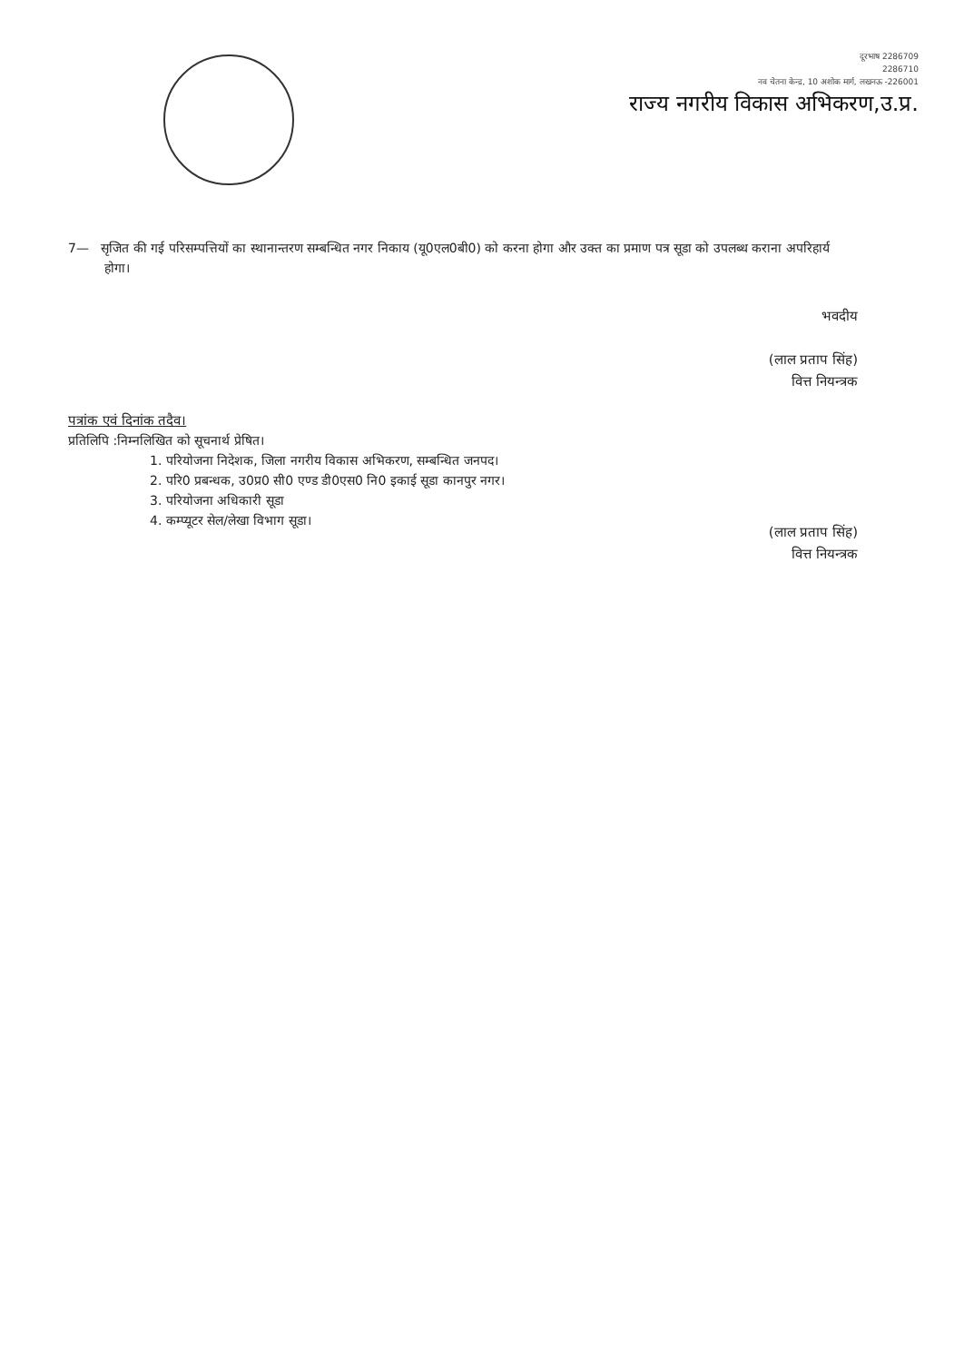दूरभाष 2286709
2286710
नव चेतना केन्द्र, 10 अशोक मार्ग, लखनऊ -226001
राज्य नगरीय विकास अभिकरण,उ.प्र.
7— सृजित की गई परिसम्पत्तियों का स्थानान्तरण सम्बन्धित नगर निकाय (यू0एल0बी0) को करना होगा और उक्त का प्रमाण पत्र सूडा को उपलब्ध कराना अपरिहार्य होगा।
भवदीय
(लाल प्रताप सिंह)
वित्त नियन्त्रक
पत्रांक एवं दिनांक तदैव।
प्रतिलिपि :निम्नलिखित को सूचनार्थ प्रेषित।
1. परियोजना निदेशक, जिला नगरीय विकास अभिकरण, सम्बन्धित जनपद।
2. परि0 प्रबन्धक, उ0प्र0 सी0 एण्ड डी0एस0 नि0 इकाई सूडा कानपुर नगर।
3. परियोजना अधिकारी सूडा
4. कम्प्यूटर सेल/लेखा विभाग सूडा।
(लाल प्रताप सिंह)
वित्त नियन्त्रक